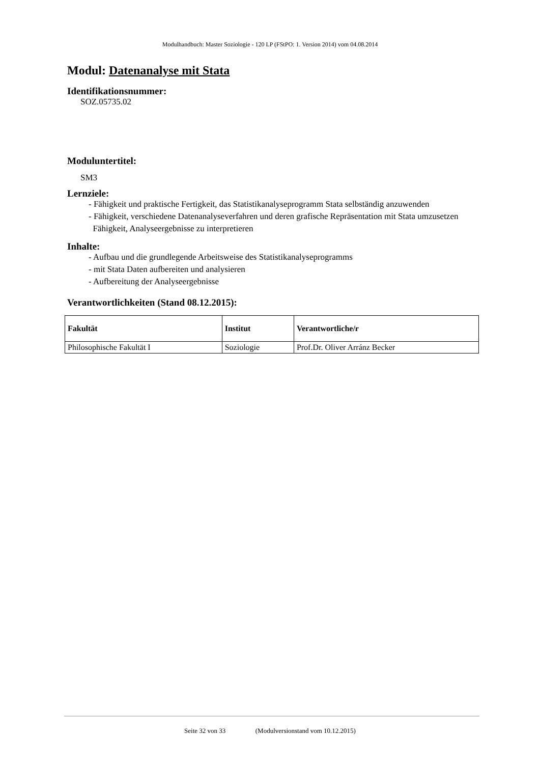Modulhandbuch: Master Soziologie - 120 LP (FStPO: 1. Version 2014) vom 04.08.2014
Modul: Datenanalyse mit Stata
Identifikationsnummer:
SOZ.05735.02
Moduluntertitel:
SM3
Lernziele:
- Fähigkeit und praktische Fertigkeit, das Statistikanalyseprogramm Stata selbständig anzuwenden
- Fähigkeit, verschiedene Datenanalyseverfahren und deren grafische Repräsentation mit Stata umzusetzen
Fähigkeit, Analyseergebnisse zu interpretieren
Inhalte:
- Aufbau und die grundlegende Arbeitsweise des Statistikanalyseprogramms
- mit Stata Daten aufbereiten und analysieren
- Aufbereitung der Analyseergebnisse
Verantwortlichkeiten (Stand 08.12.2015):
| Fakultät | Institut | Verantwortliche/r |
| --- | --- | --- |
| Philosophische Fakultät I | Soziologie | Prof.Dr. Oliver Arránz Becker |
Seite 32 von 33 (Modulversionstand vom 10.12.2015)